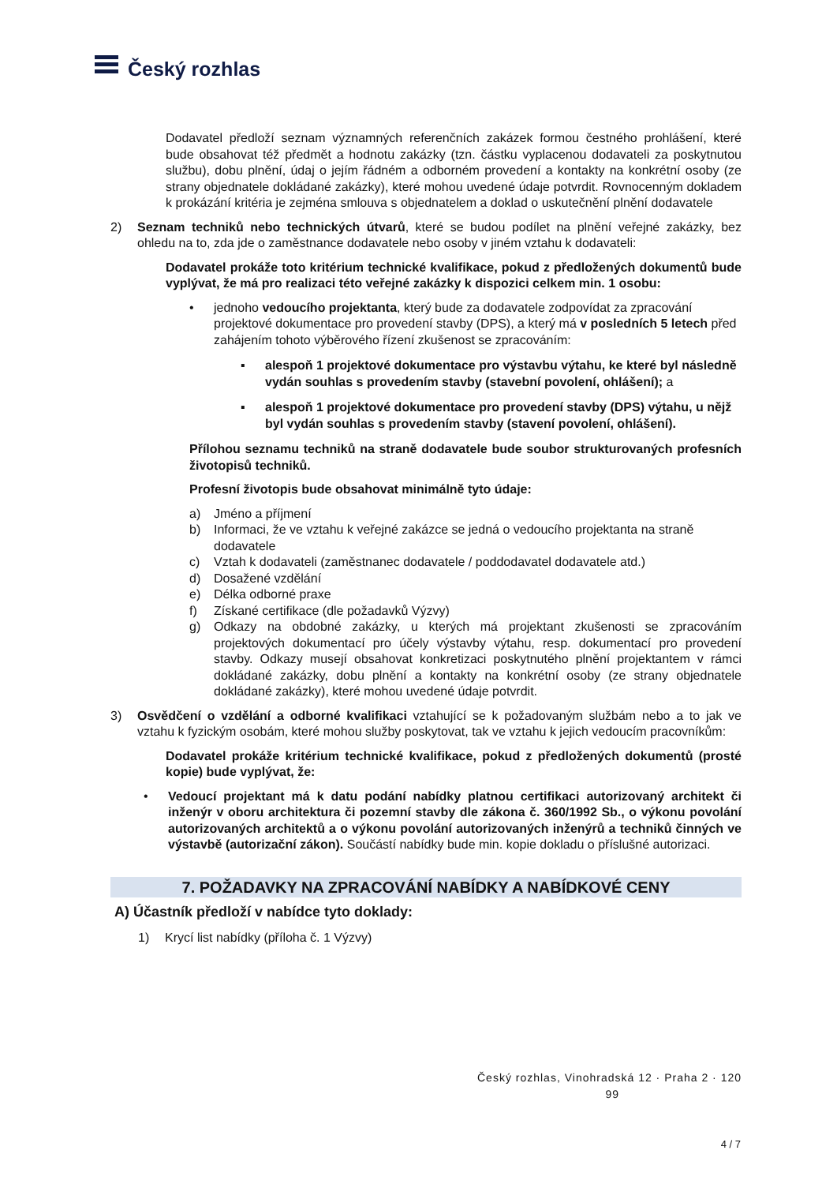Český rozhlas
Dodavatel předloží seznam významných referenčních zakázek formou čestného prohlášení, které bude obsahovat též předmět a hodnotu zakázky (tzn. částku vyplacenou dodavateli za poskytnutou službu), dobu plnění, údaj o jejím řádném a odborném provedení a kontakty na konkrétní osoby (ze strany objednatele dokládané zakázky), které mohou uvedené údaje potvrdit. Rovnocenným dokladem k prokázání kritéria je zejména smlouva s objednatelem a doklad o uskutečnění plnění dodavatele
2) Seznam techniků nebo technických útvarů, které se budou podílet na plnění veřejné zakázky, bez ohledu na to, zda jde o zaměstnance dodavatele nebo osoby v jiném vztahu k dodavateli:
Dodavatel prokáže toto kritérium technické kvalifikace, pokud z předložených dokumentů bude vyplývat, že má pro realizaci této veřejné zakázky k dispozici celkem min. 1 osobu:
• jednoho vedoucího projektanta, který bude za dodavatele zodpovídat za zpracování projektové dokumentace pro provedení stavby (DPS), a který má v posledních 5 letech před zahájením tohoto výběrového řízení zkušenost se zpracováním:
▪ alespoň 1 projektové dokumentace pro výstavbu výtahu, ke které byl následně vydán souhlas s provedením stavby (stavební povolení, ohlášení); a
▪ alespoň 1 projektové dokumentace pro provedení stavby (DPS) výtahu, u nějž byl vydán souhlas s provedením stavby (stavení povolení, ohlášení).
Přílohou seznamu techniků na straně dodavatele bude soubor strukturovaných profesních životopisů techniků.
Profesní životopis bude obsahovat minimálně tyto údaje:
a) Jméno a příjmení
b) Informaci, že ve vztahu k veřejné zakázce se jedná o vedoucího projektanta na straně dodavatele
c) Vztah k dodavateli (zaměstnanec dodavatele / poddodavatel dodavatele atd.)
d) Dosažené vzdělání
e) Délka odborné praxe
f) Získané certifikace (dle požadavků Výzvy)
g) Odkazy na obdobné zakázky, u kterých má projektant zkušenosti se zpracováním projektových dokumentací pro účely výstavby výtahu, resp. dokumentací pro provedení stavby. Odkazy musejí obsahovat konkretizaci poskytnutého plnění projektantem v rámci dokládané zakázky, dobu plnění a kontakty na konkrétní osoby (ze strany objednatele dokládané zakázky), které mohou uvedené údaje potvrdit.
3) Osvědčení o vzdělání a odborné kvalifikaci vztahující se k požadovaným službám nebo a to jak ve vztahu k fyzickým osobám, které mohou služby poskytovat, tak ve vztahu k jejich vedoucím pracovníkům:
Dodavatel prokáže kritérium technické kvalifikace, pokud z předložených dokumentů (prosté kopie) bude vyplývat, že:
• Vedoucí projektant má k datu podání nabídky platnou certifikaci autorizovaný architekt či inženýr v oboru architektura či pozemní stavby dle zákona č. 360/1992 Sb., o výkonu povolání autorizovaných architektů a o výkonu povolání autorizovaných inženýrů a techniků činných ve výstavbě (autorizační zákon). Součástí nabídky bude min. kopie dokladu o příslušné autorizaci.
7. POŽADAVKY NA ZPRACOVÁNÍ NABÍDKY A NABÍDKOVÉ CENY
A) Účastník předloží v nabídce tyto doklady:
1) Krycí list nabídky (příloha č. 1 Výzvy)
Český rozhlas, Vinohradská 12 · Praha 2 · 120
99
4 / 7